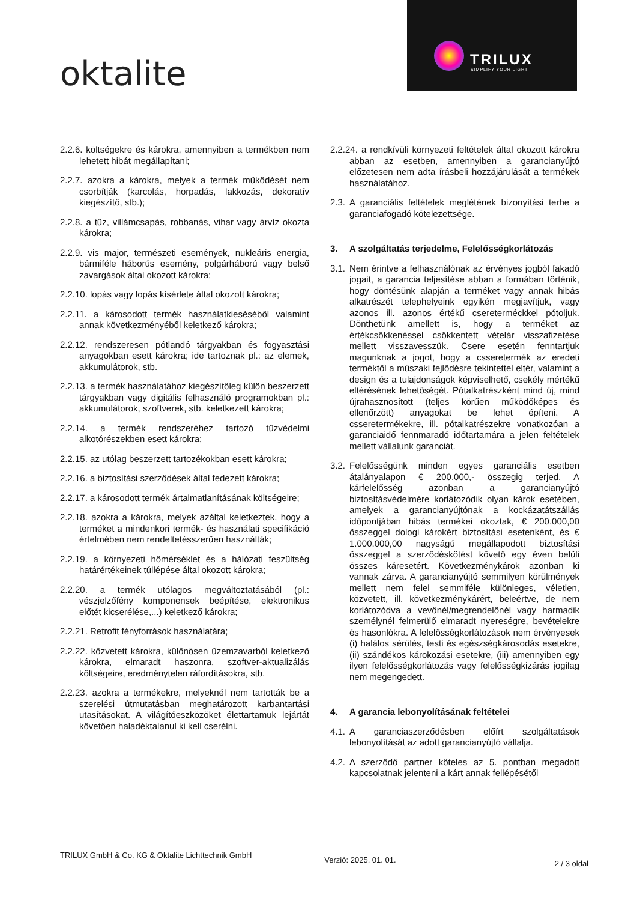oktalite
TRILUX
SIMPLIFY YOUR LIGHT.
2.2.6. költségekre és károkra, amennyiben a termékben nem lehetett hibát megállapítani;
2.2.7. azokra a károkra, melyek a termék működését nem csorbítják (karcolás, horpadás, lakkozás, dekoratív kiegészítő, stb.);
2.2.8. a tűz, villámcsapás, robbanás, vihar vagy árvíz okozta károkra;
2.2.9. vis major, természeti események, nukleáris energia, bármiféle háborús esemény, polgárháború vagy belső zavargások által okozott károkra;
2.2.10. lopás vagy lopás kísérlete által okozott károkra;
2.2.11. a károsodott termék használatkieséséből valamint annak következményéből keletkező károkra;
2.2.12. rendszeresen pótlandó tárgyakban és fogyasztási anyagokban esett károkra; ide tartoznak pl.: az elemek, akkumulátorok, stb.
2.2.13. a termék használatához kiegészítőleg külön beszerzett tárgyakban vagy digitális felhasználó programokban pl.: akkumulátorok, szoftverek, stb. keletkezett károkra;
2.2.14. a termék rendszeréhez tartozó tűzvédelmi alkotórészekben esett károkra;
2.2.15. az utólag beszerzett tartozékokban esett károkra;
2.2.16. a biztosítási szerződések által fedezett károkra;
2.2.17. a károsodott termék ártalmatlanításának költségeire;
2.2.18. azokra a károkra, melyek azáltal keletkeztek, hogy a terméket a mindenkori termék- és használati specifikáció értelmében nem rendeltetésszerűen használták;
2.2.19. a környezeti hőmérséklet és a hálózati feszültség határértékeinek túllépése által okozott károkra;
2.2.20. a termék utólagos megváltoztatásából (pl.: vészjelzőfény komponensek beépítése, elektronikus előtét kicserélése,...) keletkező károkra;
2.2.21. Retrofit fényforrások használatára;
2.2.22. közvetett károkra, különösen üzemzavarból keletkező károkra, elmaradt haszonra, szoftver-aktualizálás költségeire, eredménytelen ráfordításokra, stb.
2.2.23. azokra a termékekre, melyeknél nem tartották be a szerelési útmutatásban meghatározott karbantartási utasításokat. A világítóeszközöket élettartamuk lejártát követően haladéktalanul ki kell cserélni.
2.2.24. a rendkívüli környezeti feltételek által okozott károkra abban az esetben, amennyiben a garancianyújtó előzetesen nem adta írásbeli hozzájárulását a termékek használatához.
2.3. A garanciális feltételek meglétének bizonyítási terhe a garanciafogadó kötelezettsége.
3. A szolgáltatás terjedelme, Felelősségkorlátozás
3.1. Nem érintve a felhasználónak az érvényes jogból fakadó jogait, a garancia teljesítése abban a formában történik, hogy döntésünk alapján a terméket vagy annak hibás alkatrészét telephelyeink egyikén megjavítjuk, vagy azonos ill. azonos értékű csereterméckkel pótoljuk. Dönthetünk amellett is, hogy a terméket az értékcsökkenéssel csökkentett vételár visszafizetése mellett visszavesszük. Csere esetén fenntartjuk magunknak a jogot, hogy a csseretermék az eredeti terméktől a műszaki fejlődésre tekintettel eltér, valamint a design és a tulajdonságok képviselhető, csekély mértékű eltérésének lehetőségét. Pótalkatrészként mind új, mind újrahasznosított (teljes körűen működőképes és ellenőrzött) anyagokat be lehet építeni. A csseretermékekre, ill. pótalkatrészekre vonatkozóan a garanciaidő fennmaradó időtartamára a jelen feltételek mellett vállalunk garanciát.
3.2. Felelősségünk minden egyes garanciális esetben átalányalapon € 200.000,- összegig terjed. A kárfelelősség azonban a garancianyújtó biztosításvédelmére korlátozódik olyan károk esetében, amelyek a garancianyújtónak a kockázatátszállás időpontjában hibás termékei okoztak, € 200.000,00 összeggel dologi károkért biztosítási esetenként, és € 1.000.000,00 nagyságú megállapodott biztosítási összeggel a szerződéskötést követő egy éven belüli összes káresetért. Következménykárok azonban ki vannak zárva. A garancianyújtó semmilyen körülmények mellett nem felel semmiféle különleges, véletlen, közvetett, ill. következménykárért, beleértve, de nem korlátozódva a vevőnél/megrendelőnél vagy harmadik személynél felmerülő elmaradt nyereségre, bevételekre és hasonlókra. A felelősségkorlátozások nem érvényesek (i) halálos sérülés, testi és egészségkárosodás esetekre, (ii) szándékos károkozási esetekre, (iii) amennyiben egy ilyen felelősségkorlátozás vagy felelősségkizárás jogilag nem megengedett.
4. A garancia lebonyolításának feltételei
4.1. A garanciaszerződésben előírt szolgáltatások lebonyolítását az adott garancianyújtó vállalja.
4.2. A szerződő partner köteles az 5. pontban megadott kapcsolatnak jelenteni a kárt annak fellépésétől
TRILUX GmbH & Co. KG & Oktalite Lichttechnik GmbH
Verzió: 2025. 01. 01.
2./ 3 oldal